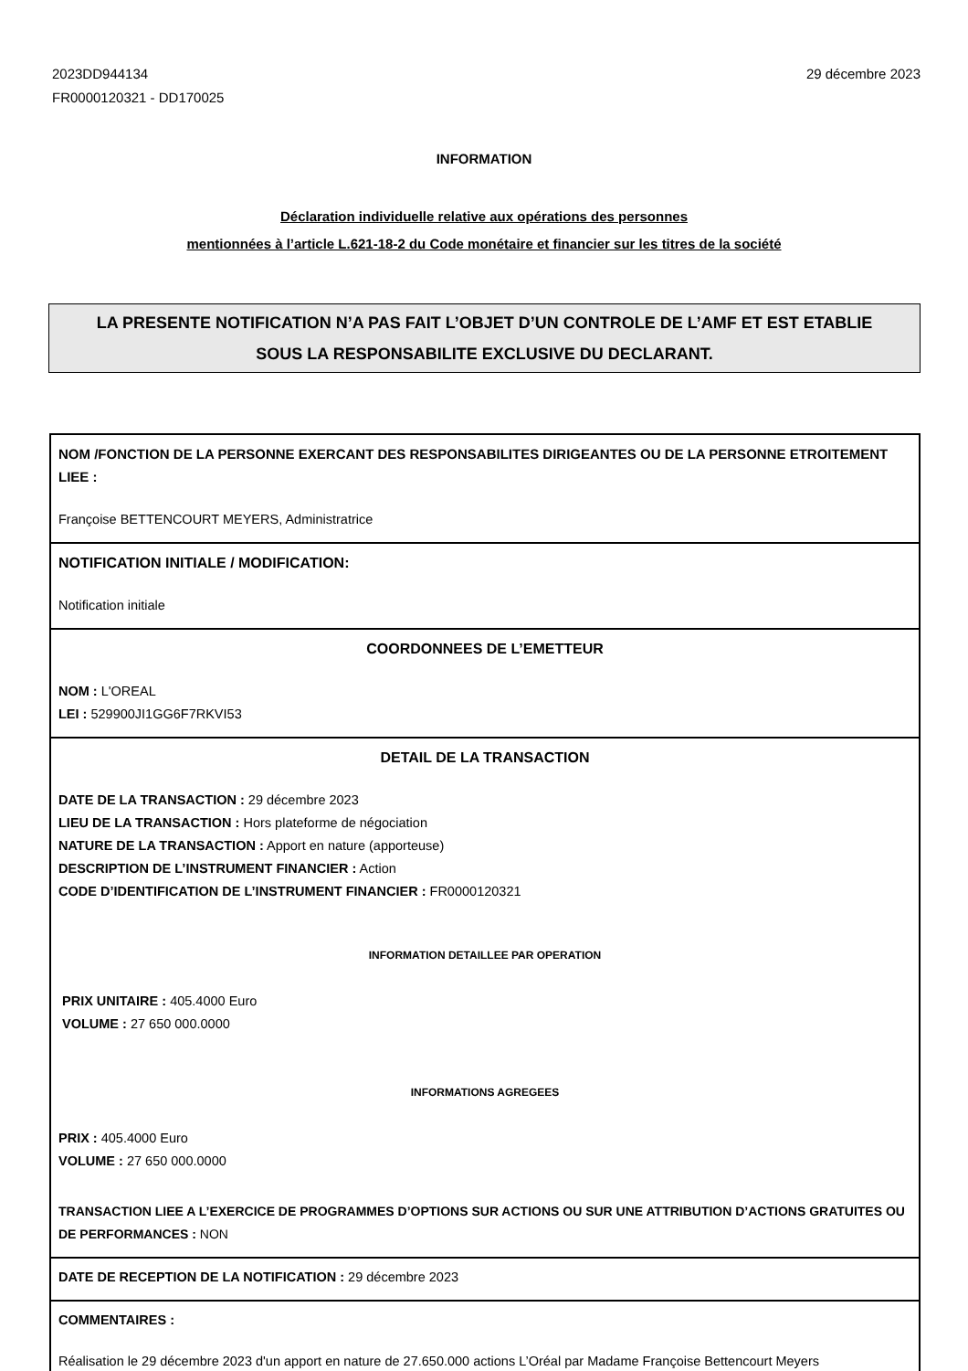2023DD944134
FR0000120321 - DD170025
29 décembre 2023
INFORMATION
Déclaration individuelle relative aux opérations des personnes
mentionnées à l’article L.621-18-2 du Code monétaire et financier sur les titres de la société
LA PRESENTE NOTIFICATION N’A PAS FAIT L’OBJET D’UN CONTROLE DE L’AMF ET EST ETABLIE
SOUS LA RESPONSABILITE EXCLUSIVE DU DECLARANT.
NOM /FONCTION DE LA PERSONNE EXERCANT DES RESPONSABILITES DIRIGEANTES OU DE LA PERSONNE ETROITEMENT LIEE :
Françoise BETTENCOURT MEYERS, Administratrice
NOTIFICATION INITIALE / MODIFICATION:
Notification initiale
COORDONNEES DE L’EMETTEUR
NOM : L'OREAL
LEI : 529900JI1GG6F7RKVI53
DETAIL DE LA TRANSACTION
DATE DE LA TRANSACTION : 29 décembre 2023
LIEU DE LA TRANSACTION : Hors plateforme de négociation
NATURE DE LA TRANSACTION : Apport en nature (apporteuse)
DESCRIPTION DE L’INSTRUMENT FINANCIER : Action
CODE D’IDENTIFICATION DE L’INSTRUMENT FINANCIER : FR0000120321
INFORMATION DETAILLEE PAR OPERATION
PRIX UNITAIRE : 405.4000 Euro
VOLUME : 27 650 000.0000
INFORMATIONS AGREGEES
PRIX : 405.4000 Euro
VOLUME : 27 650 000.0000
TRANSACTION LIEE A L’EXERCICE DE PROGRAMMES D’OPTIONS SUR ACTIONS OU SUR UNE ATTRIBUTION D’ACTIONS GRATUITES OU DE PERFORMANCES : NON
DATE DE RECEPTION DE LA NOTIFICATION : 29 décembre 2023
COMMENTAIRES :
Réalisation le 29 décembre 2023 d'un apport en nature de 27.650.000 actions L’Oréal par Madame Françoise Bettencourt Meyers